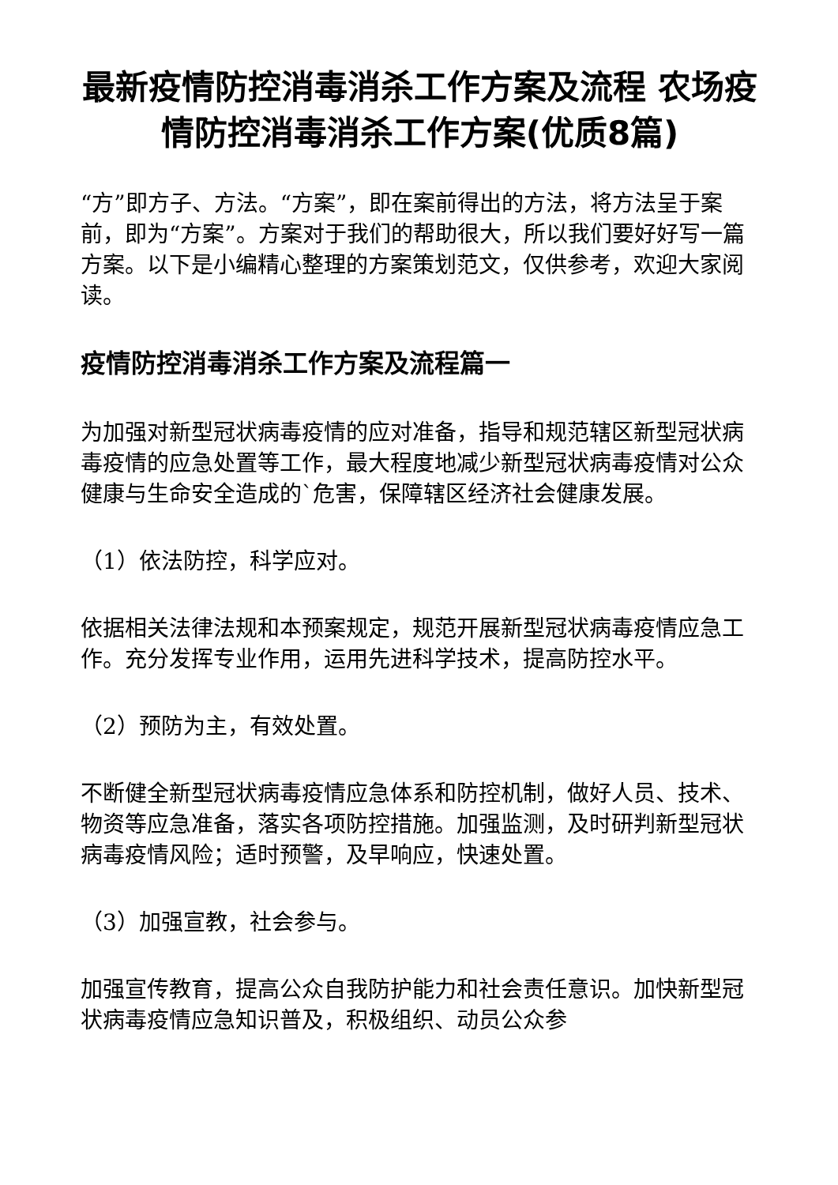最新疫情防控消毒消杀工作方案及流程 农场疫情防控消毒消杀工作方案(优质8篇)
“方”即方子、方法。“方案”，即在案前得出的方法，将方法呈于案前，即为“方案”。方案对于我们的帮助很大，所以我们要好好写一篇方案。以下是小编精心整理的方案策划范文，仅供参考，欢迎大家阅读。
疫情防控消毒消杀工作方案及流程篇一
为加强对新型冠状病毒疫情的应对准备，指导和规范辖区新型冠状病毒疫情的应急处置等工作，最大程度地减少新型冠状病毒疫情对公众健康与生命安全造成的`危害，保障辖区经济社会健康发展。
（1）依法防控，科学应对。
依据相关法律法规和本预案规定，规范开展新型冠状病毒疫情应急工作。充分发挥专业作用，运用先进科学技术，提高防控水平。
（2）预防为主，有效处置。
不断健全新型冠状病毒疫情应急体系和防控机制，做好人员、技术、物资等应急准备，落实各项防控措施。加强监测，及时研判新型冠状病毒疫情风险；适时预警，及早响应，快速处置。
（3）加强宣教，社会参与。
加强宣传教育，提高公众自我防护能力和社会责任意识。加快新型冠状病毒疫情应急知识普及，积极组织、动员公众参